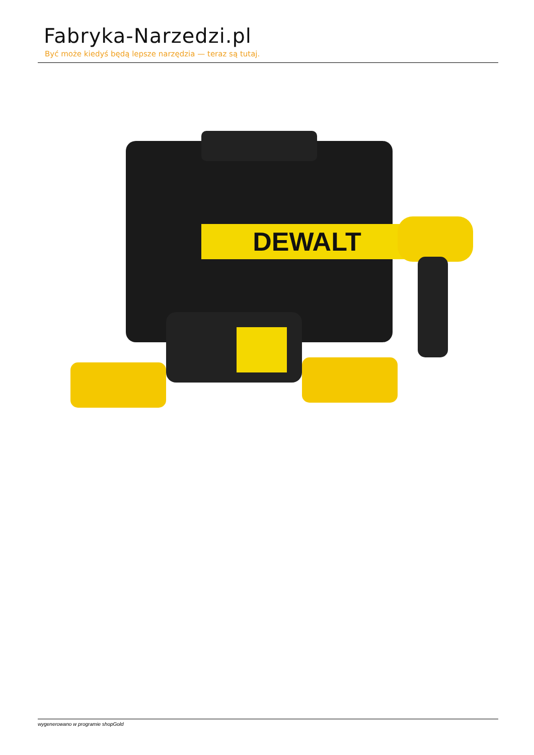Fabryka-Narzedzi.pl
Być może kiedyś będą lepsze narzędzia — teraz są tutaj.
DEWALT
wygenerowano w programie shopGold